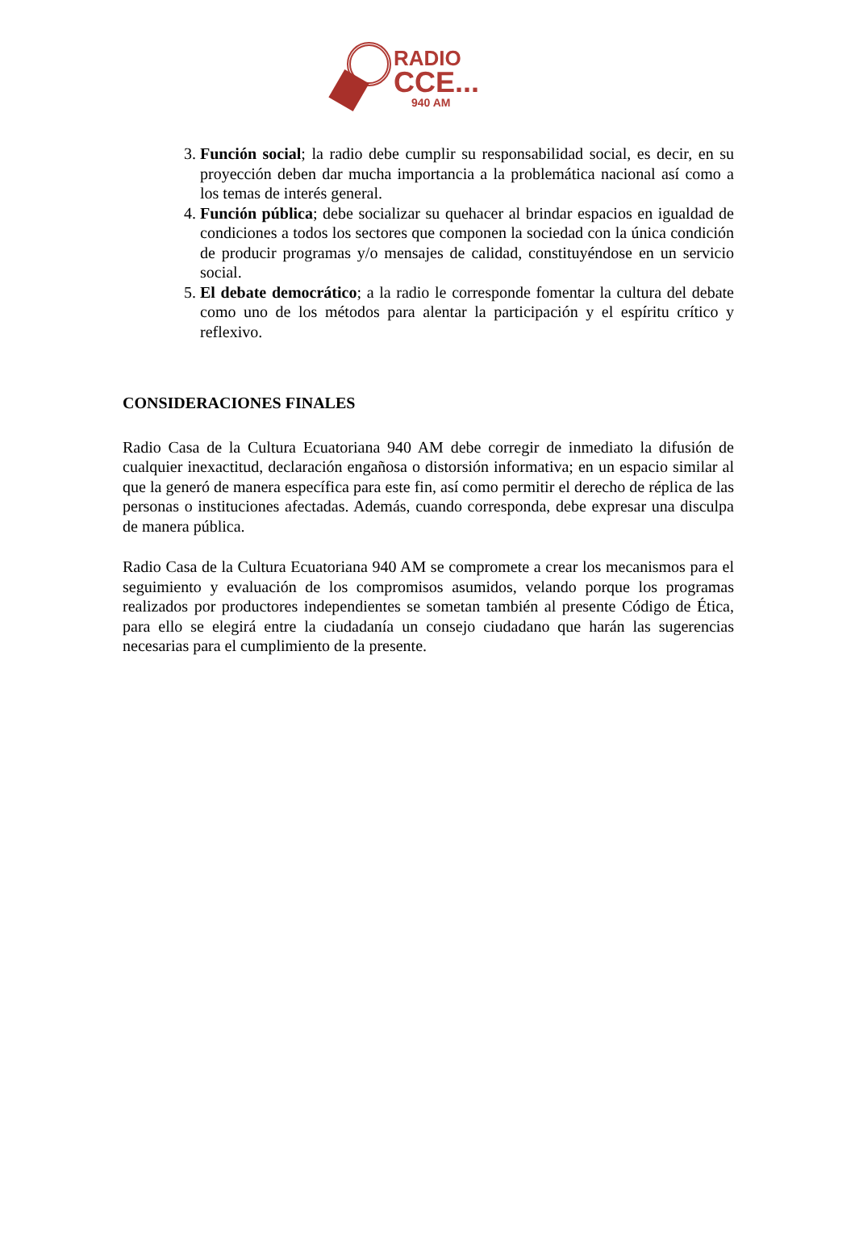RADIO
CCE...
940 AM
3. Función social; la radio debe cumplir su responsabilidad social, es decir, en su proyección deben dar mucha importancia a la problemática nacional así como a los temas de interés general.
4. Función pública; debe socializar su quehacer al brindar espacios en igualdad de condiciones a todos los sectores que componen la sociedad con la única condición de producir programas y/o mensajes de calidad, constituyéndose en un servicio social.
5. El debate democrático; a la radio le corresponde fomentar la cultura del debate como uno de los métodos para alentar la participación y el espíritu crítico y reflexivo.
CONSIDERACIONES FINALES
Radio Casa de la Cultura Ecuatoriana 940 AM debe corregir de inmediato la difusión de cualquier inexactitud, declaración engañosa o distorsión informativa; en un espacio similar al que la generó de manera específica para este fin, así como permitir el derecho de réplica de las personas o instituciones afectadas. Además, cuando corresponda, debe expresar una disculpa de manera pública.
Radio Casa de la Cultura Ecuatoriana 940 AM se compromete a crear los mecanismos para el seguimiento y evaluación de los compromisos asumidos, velando porque los programas realizados por productores independientes se sometan también al presente Código de Ética, para ello se elegirá entre la ciudadanía un consejo ciudadano que harán las sugerencias necesarias para el cumplimiento de la presente.